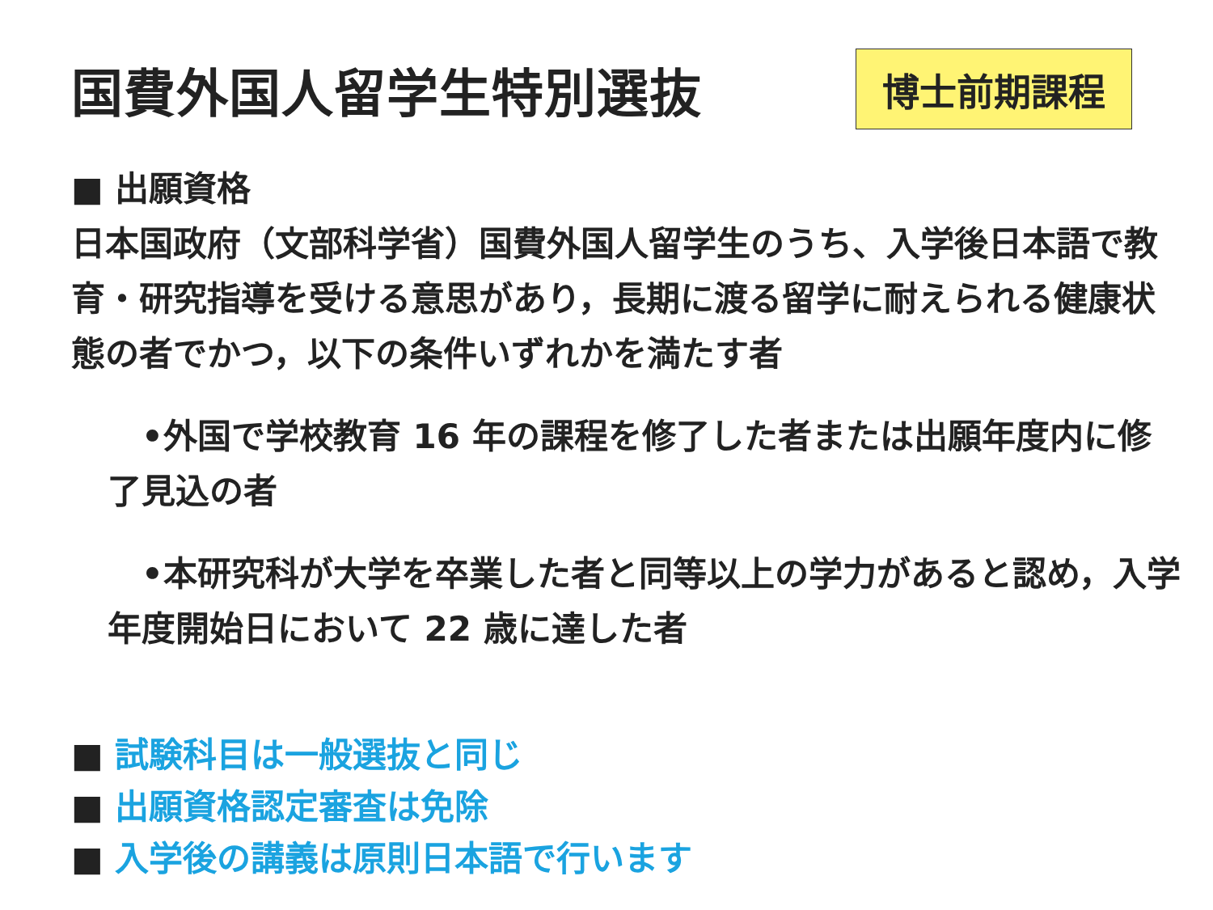国費外国人留学生特別選抜
博士前期課程
■ 出願資格
日本国政府（文部科学省）国費外国人留学生のうち、入学後日本語で教育・研究指導を受ける意思があり，長期に渡る留学に耐えられる健康状態の者でかつ，以下の条件いずれかを満たす者
　•外国で学校教育 16 年の課程を修了した者または出願年度内に修了見込の者
　•本研究科が大学を卒業した者と同等以上の学力があると認め，入学年度開始日において 22 歳に達した者
■ 試験科目は一般選抜と同じ
■ 出願資格認定審査は免除
■ 入学後の講義は原則日本語で行います